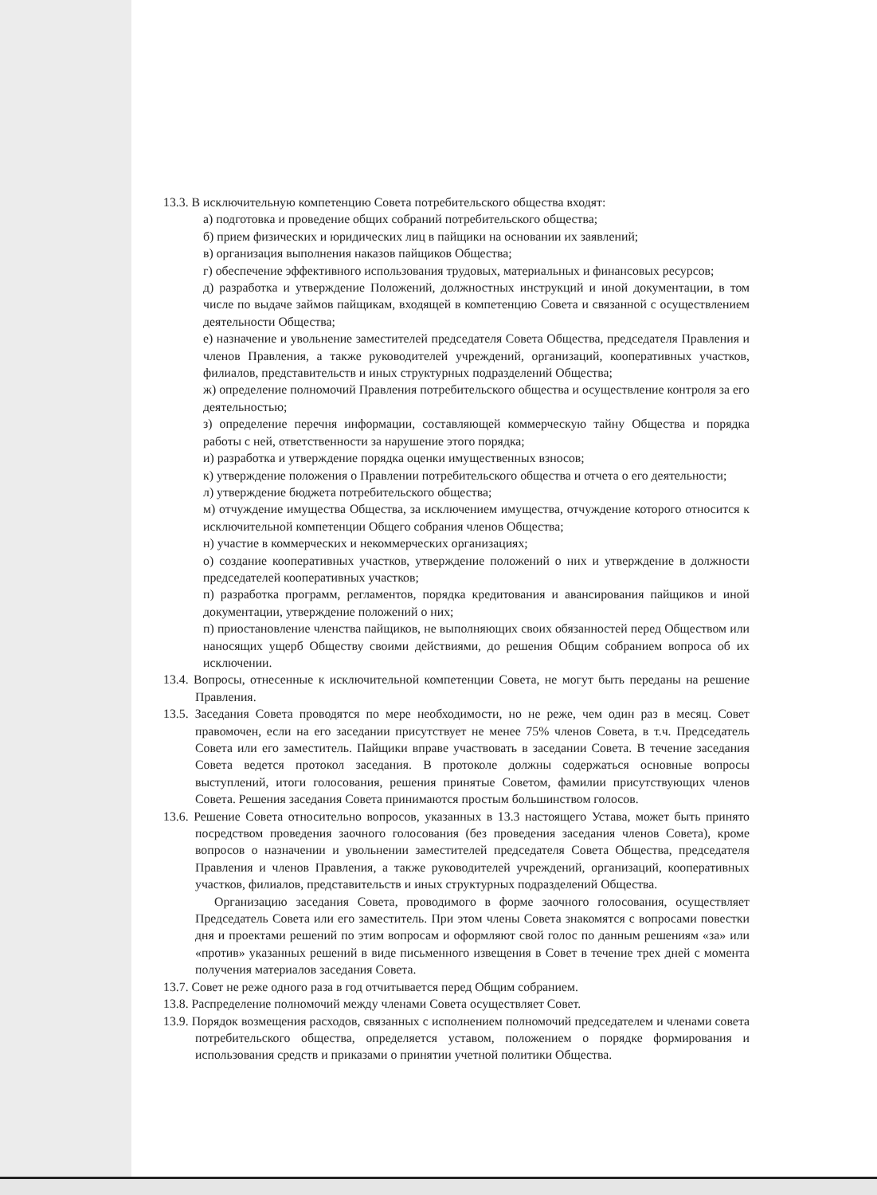13.3. В исключительную компетенцию Совета потребительского общества входят:
а) подготовка и проведение общих собраний потребительского общества;
б) прием физических и юридических лиц в пайщики на основании их заявлений;
в) организация выполнения наказов пайщиков Общества;
г) обеспечение эффективного использования трудовых, материальных и финансовых ресурсов;
д) разработка и утверждение Положений, должностных инструкций и иной документации, в том числе по выдаче займов пайщикам, входящей в компетенцию Совета и связанной с осуществлением деятельности Общества;
е) назначение и увольнение заместителей председателя Совета Общества, председателя Правления и членов Правления, а также руководителей учреждений, организаций, кооперативных участков, филиалов, представительств и иных структурных подразделений Общества;
ж) определение полномочий Правления потребительского общества и осуществление контроля за его деятельностью;
з) определение перечня информации, составляющей коммерческую тайну Общества и порядка работы с ней, ответственности за нарушение этого порядка;
и) разработка и утверждение порядка оценки имущественных взносов;
к) утверждение положения о Правлении потребительского общества и отчета о его деятельности;
л) утверждение бюджета потребительского общества;
м) отчуждение имущества Общества, за исключением имущества, отчуждение которого относится к исключительной компетенции Общего собрания членов Общества;
н) участие в коммерческих и некоммерческих организациях;
о) создание кооперативных участков, утверждение положений о них и утверждение в должности председателей кооперативных участков;
п) разработка программ, регламентов, порядка кредитования и авансирования пайщиков и иной документации, утверждение положений о них;
п) приостановление членства пайщиков, не выполняющих своих обязанностей перед Обществом или наносящих ущерб Обществу своими действиями, до решения Общим собранием вопроса об их исключении.
13.4. Вопросы, отнесенные к исключительной компетенции Совета, не могут быть переданы на решение Правления.
13.5. Заседания Совета проводятся по мере необходимости, но не реже, чем один раз в месяц. Совет правомочен, если на его заседании присутствует не менее 75% членов Совета, в т.ч. Председатель Совета или его заместитель. Пайщики вправе участвовать в заседании Совета. В течение заседания Совета ведется протокол заседания. В протоколе должны содержаться основные вопросы выступлений, итоги голосования, решения принятые Советом, фамилии присутствующих членов Совета. Решения заседания Совета принимаются простым большинством голосов.
13.6. Решение Совета относительно вопросов, указанных в 13.3 настоящего Устава, может быть принято посредством проведения заочного голосования (без проведения заседания членов Совета), кроме вопросов о назначении и увольнении заместителей председателя Совета Общества, председателя Правления и членов Правления, а также руководителей учреждений, организаций, кооперативных участков, филиалов, представительств и иных структурных подразделений Общества.
Организацию заседания Совета, проводимого в форме заочного голосования, осуществляет Председатель Совета или его заместитель. При этом члены Совета знакомятся с вопросами повестки дня и проектами решений по этим вопросам и оформляют свой голос по данным решениям «за» или «против» указанных решений в виде письменного извещения в Совет в течение трех дней с момента получения материалов заседания Совета.
13.7. Совет не реже одного раза в год отчитывается перед Общим собранием.
13.8. Распределение полномочий между членами Совета осуществляет Совет.
13.9. Порядок возмещения расходов, связанных с исполнением полномочий председателем и членами совета потребительского общества, определяется уставом, положением о порядке формирования и использования средств и приказами о принятии учетной политики Общества.